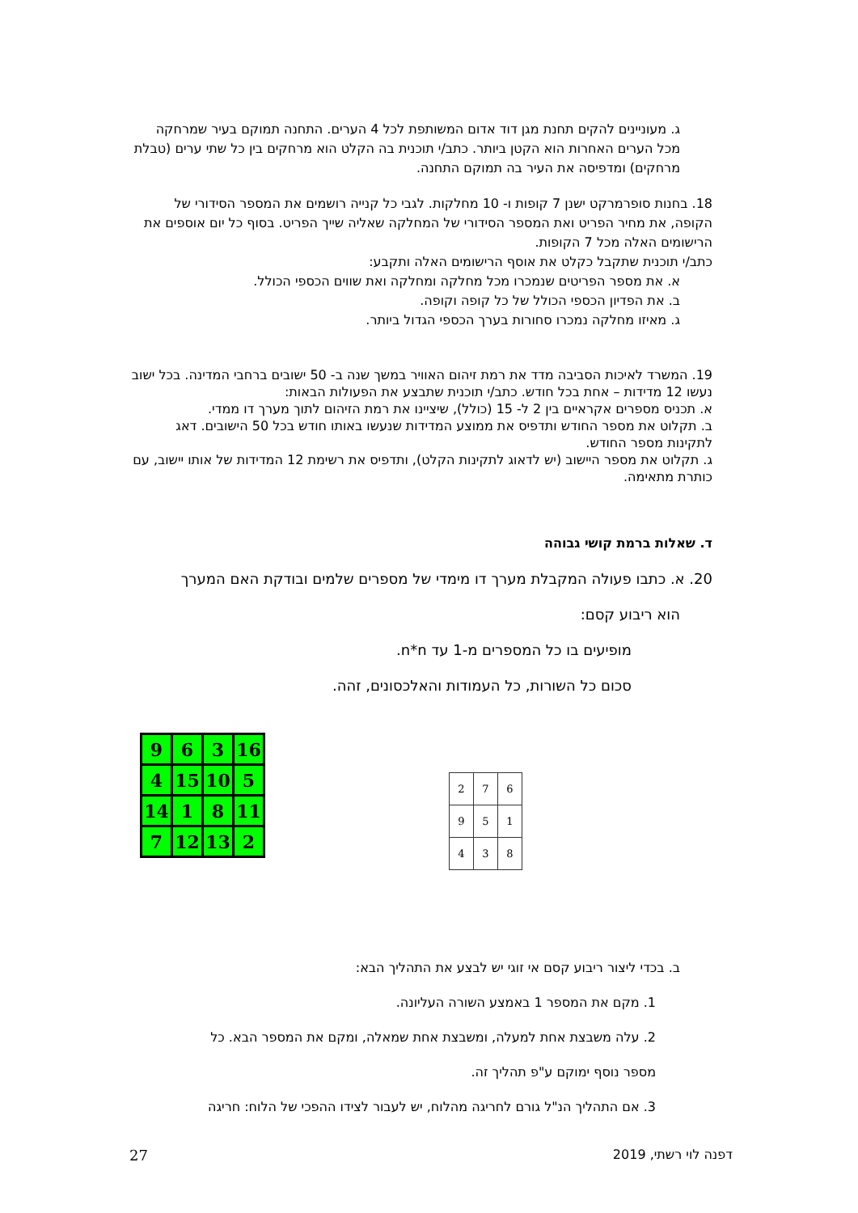ג. מעוניינים להקים תחנת מגן דוד אדום המשותפת לכל 4 הערים. התחנה תמוקם בעיר שמרחקה מכל הערים האחרות הוא הקטן ביותר. כתב/י תוכנית בה הקלט הוא מרחקים בין כל שתי ערים (טבלת מרחקים) ומדפיסה את העיר בה תמוקם התחנה.
18. בחנות סופרמרקט ישנן 7 קופות ו- 10 מחלקות. לגבי כל קנייה רושמים את המספר הסידורי של הקופה, את מחיר הפריט ואת המספר הסידורי של המחלקה שאליה שייך הפריט. בסוף כל יום אוספים את הרישומים האלה מכל 7 הקופות.
כתב/י תוכנית שתקבל כקלט את אוסף הרישומים האלה ותקבע:
א. את מספר הפריטים שנמכרו מכל מחלקה ומחלקה ואת שווים הכספי הכולל.
ב. את הפדיון הכספי הכולל של כל קופה וקופה.
ג. מאיזו מחלקה נמכרו סחורות בערך הכספי הגדול ביותר.
19. המשרד לאיכות הסביבה מדד את רמת זיהום האוויר במשך שנה ב- 50 ישובים ברחבי המדינה. בכל ישוב נעשו 12 מדידות – אחת בכל חודש. כתב/י תוכנית שתבצע את הפעולות הבאות:
א. תכניס מספרים אקראיים בין 2 ל- 15 (כולל), שיציינו את רמת הזיהום לתוך מערך דו ממדי.
ב. תקלוט את מספר החודש ותדפיס את ממוצע המדידות שנעשו באותו חודש בכל 50 הישובים. דאג לתקינות מספר החודש.
ג. תקלוט את מספר היישוב (יש לדאוג לתקינות הקלט), ותדפיס את רשימת 12 המדידות של אותו יישוב, עם כותרת מתאימה.
ד. שאלות ברמת קושי גבוהה
20. א. כתבו פעולה המקבלת מערך דו מימדי של מספרים שלמים ובודקת האם המערך
הוא ריבוע קסם:
מופיעים בו כל המספרים מ-1 עד n*n.
סכום כל השורות, כל העמודות והאלכסונים, זהה.
| 9 | 6 | 3 | 16 |
| 4 | 15 | 10 | 5 |
| 14 | 1 | 8 | 11 |
| 7 | 12 | 13 | 2 |
| 2 | 7 | 6 |
| 9 | 5 | 1 |
| 4 | 3 | 8 |
ב. בכדי ליצור ריבוע קסם אי זוגי יש לבצע את התהליך הבא:
1. מקם את המספר 1 באמצע השורה העליונה.
2. עלה משבצת אחת למעלה, ומשבצת אחת שמאלה, ומקם את המספר הבא. כל
מספר נוסף ימוקם ע"פ תהליך זה.
3. אם התהליך הנ"ל גורם לחריגה מהלוח, יש לעבור לצידו ההפכי של הלוח: חריגה
דפנה לוי רשתי, 2019 27